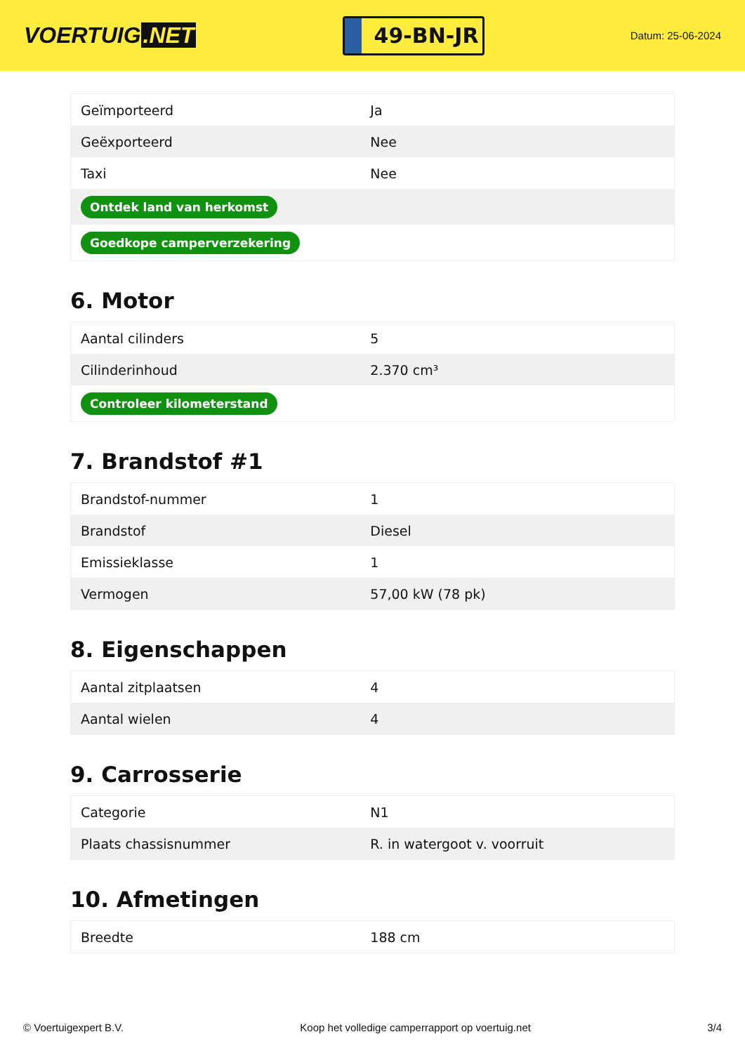VOERTUIG.NET
49-BN-JR
Datum: 25-06-2024
| Geïmporteerd | Ja |
| Geëxporteerd | Nee |
| Taxi | Nee |
| Ontdek land van herkomst | |
| Goedkope camperverzekering | |
6. Motor
| Aantal cilinders | 5 |
| Cilinderinhoud | 2.370 cm³ |
| Controleer kilometerstand | |
7. Brandstof #1
| Brandstof-nummer | 1 |
| Brandstof | Diesel |
| Emissieklasse | 1 |
| Vermogen | 57,00 kW (78 pk) |
8. Eigenschappen
| Aantal zitplaatsen | 4 |
| Aantal wielen | 4 |
9. Carrosserie
| Categorie | N1 |
| Plaats chassisnummer | R. in watergoot v. voorruit |
10. Afmetingen
| Breedte | 188 cm |
© Voertuigexpert B.V. Koop het volledige camperrapport op voertuig.net 3/4